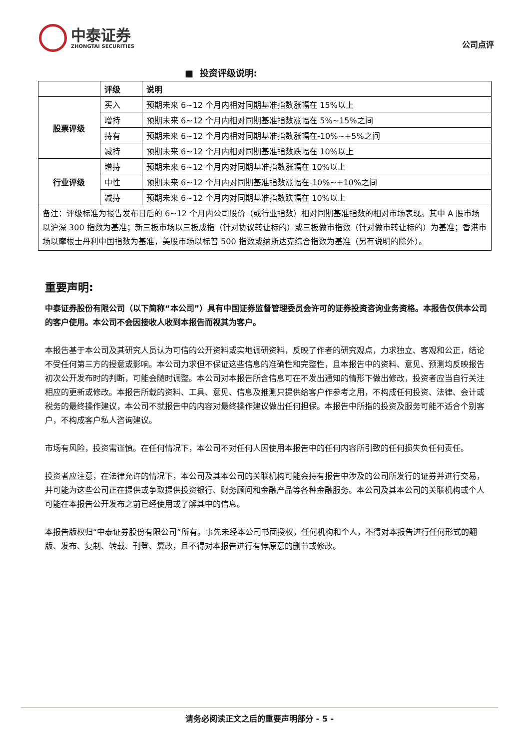中泰证券
ZHONGTAI SECURITIES
公司点评
■ 投资评级说明:
| | 评级 | 说明 |
| --- | --- | --- |
| 股票评级 | 买入 | 预期未来 6~12 个月内相对同期基准指数涨幅在 15%以上 |
| | 增持 | 预期未来 6~12 个月内相对同期基准指数涨幅在 5%~15%之间 |
| | 持有 | 预期未来 6~12 个月内相对同期基准指数涨幅在-10%~+5%之间 |
| | 减持 | 预期未来 6~12 个月内相对同期基准指数跌幅在 10%以上 |
| 行业评级 | 增持 | 预期未来 6~12 个月内对同期基准指数涨幅在 10%以上 |
| | 中性 | 预期未来 6~12 个月内对同期基准指数涨幅在-10%~+10%之间 |
| | 减持 | 预期未来 6~12 个月内对同期基准指数跌幅在 10%以上 |
| 备注：评级标准为报告发布日后的 6~12 个月内公司股价（或行业指数）相对同期基准指数的相对市场表现。其中 A 股市场以沪深 300 指数为基准；新三板市场以三板成指（针对协议转让标的）或三板做市指数（针对做市转让标的）为基准；香港市场以摩根士丹利中国指数为基准，美股市场以标普 500 指数或纳斯达克综合指数为基准（另有说明的除外）。 | | |
重要声明:
中泰证券股份有限公司（以下简称“本公司”）具有中国证券监督管理委员会许可的证券投资咨询业务资格。本报告仅供本公司的客户使用。本公司不会因接收人收到本报告而视其为客户。
本报告基于本公司及其研究人员认为可信的公开资料或实地调研资料，反映了作者的研究观点，力求独立、客观和公正，结论不受任何第三方的授意或影响。本公司力求但不保证这些信息的准确性和完整性，且本报告中的资料、意见、预测均反映报告初次公开发布时的判断，可能会随时调整。本公司对本报告所含信息可在不发出通知的情形下做出修改，投资者应当自行关注相应的更新或修改。本报告所载的资料、工具、意见、信息及推测只提供给客户作参考之用，不构成任何投资、法律、会计或税务的最终操作建议，本公司不就报告中的内容对最终操作建议做出任何担保。本报告中所指的投资及服务可能不适合个别客户，不构成客户私人咨询建议。
市场有风险，投资需谨慎。在任何情况下，本公司不对任何人因使用本报告中的任何内容所引致的任何损失负任何责任。
投资者应注意，在法律允许的情况下，本公司及其本公司的关联机构可能会持有报告中涉及的公司所发行的证券并进行交易，并可能为这些公司正在提供或争取提供投资银行、财务顾问和金融产品等各种金融服务。本公司及其本公司的关联机构或个人可能在本报告公开发布之前已经使用或了解其中的信息。
本报告版权归“中泰证券股份有限公司”所有。事先未经本公司书面授权，任何机构和个人，不得对本报告进行任何形式的翻版、发布、复制、转载、刊登、篡改，且不得对本报告进行有悖原意的删节或修改。
请务必阅读正文之后的重要声明部分 - 5 -